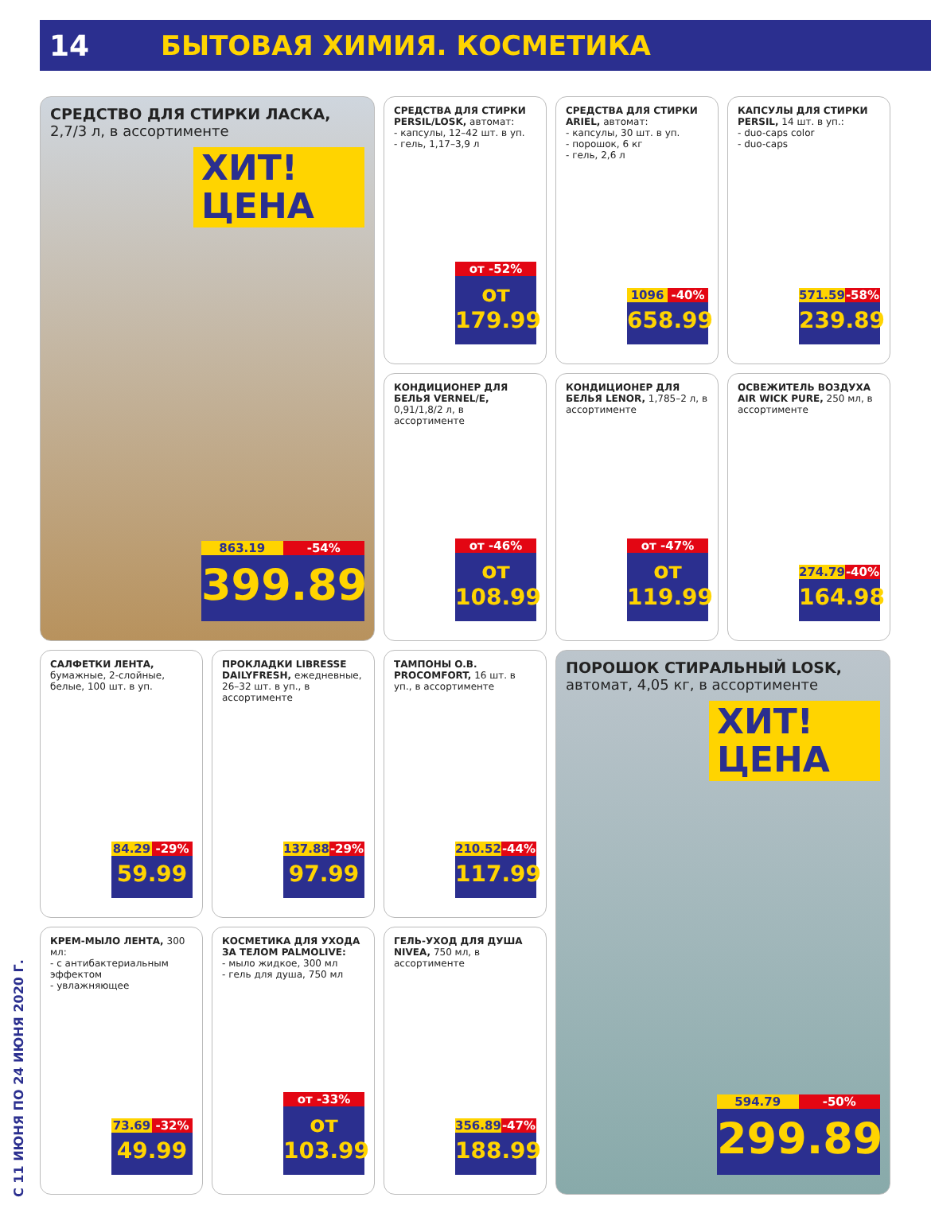С 11 ИЮНЯ ПО 24 ИЮНЯ 2020 Г.
14 БЫТОВАЯ ХИМИЯ. КОСМЕТИКА
СРЕДСТВО ДЛЯ СТИРКИ ЛАСКА, 2,7/3 л, в ассортименте
ХИТ! ЦЕНА
863.19 -54%
399.89
СРЕДСТВА ДЛЯ СТИРКИ PERSIL/LOSK, автомат:
- капсулы, 12–42 шт. в уп.
- гель, 1,17–3,9 л
от -52%
от 179.99
СРЕДСТВА ДЛЯ СТИРКИ ARIEL, автомат:
- капсулы, 30 шт. в уп.
- порошок, 6 кг
- гель, 2,6 л
1096 -40%
658.99
КАПСУЛЫ ДЛЯ СТИРКИ PERSIL, 14 шт. в уп.:
- duo-caps color
- duo-caps
571.59 -58%
239.89
КОНДИЦИОНЕР ДЛЯ БЕЛЬЯ VERNEL/E, 0,91/1,8/2 л, в ассортименте
от -46%
от 108.99
КОНДИЦИОНЕР ДЛЯ БЕЛЬЯ LENOR, 1,785–2 л, в ассортименте
от -47%
от 119.99
ОСВЕЖИТЕЛЬ ВОЗДУХА AIR WICK PURE, 250 мл, в ассортименте
274.79 -40%
164.98
САЛФЕТКИ ЛЕНТА, бумажные, 2-слойные, белые, 100 шт. в уп.
84.29 -29%
59.99
ПРОКЛАДКИ LIBRESSE DAILYFRESH, ежедневные, 26–32 шт. в уп., в ассортименте
137.88 -29%
97.99
ТАМПОНЫ O.B. PROCOMFORT, 16 шт. в уп., в ассортименте
210.52 -44%
117.99
ПОРОШОК СТИРАЛЬНЫЙ LOSK, автомат, 4,05 кг, в ассортименте
ХИТ! ЦЕНА
594.79 -50%
299.89
КРЕМ-МЫЛО ЛЕНТА, 300 мл:
- с антибактериальным эффектом
- увлажняющее
73.69 -32%
49.99
КОСМЕТИКА ДЛЯ УХОДА ЗА ТЕЛОМ PALMOLIVE:
- мыло жидкое, 300 мл
- гель для душа, 750 мл
от -33%
от 103.99
ГЕЛЬ-УХОД ДЛЯ ДУША NIVEA, 750 мл, в ассортименте
356.89 -47%
188.99